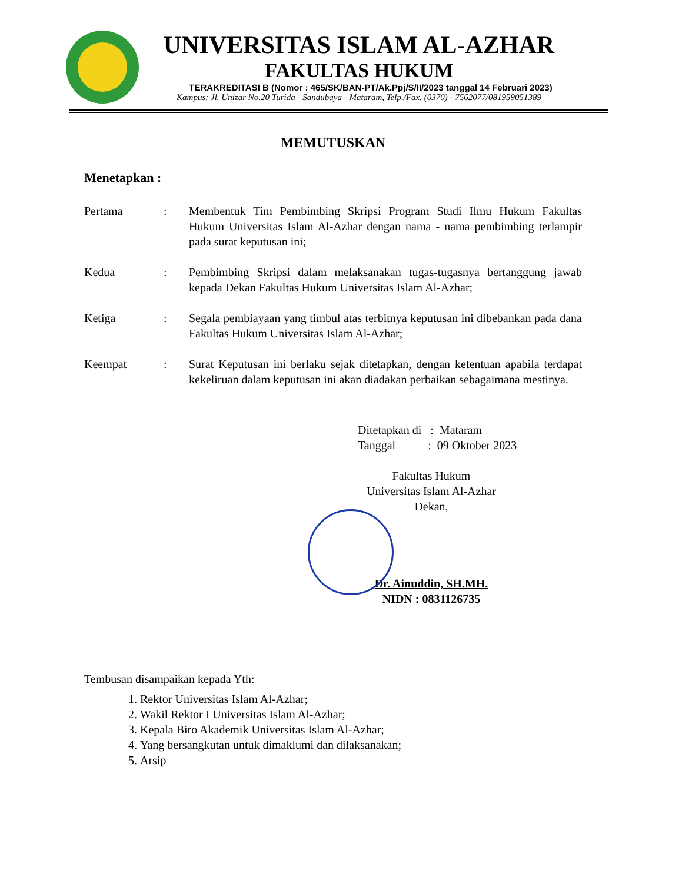UNIVERSITAS ISLAM AL-AZHAR
FAKULTAS HUKUM
TERAKREDITASI B (Nomor : 465/SK/BAN-PT/Ak.Ppj/S/II/2023 tanggal 14 Februari 2023)
Kampus: Jl. Unizar No.20 Turida - Sandubaya - Mataram, Telp./Fax. (0370) - 7562077/081959051389
MEMUTUSKAN
Menetapkan :
Pertama : Membentuk Tim Pembimbing Skripsi Program Studi Ilmu Hukum Fakultas Hukum Universitas Islam Al-Azhar dengan nama - nama pembimbing terlampir pada surat keputusan ini;
Kedua : Pembimbing Skripsi dalam melaksanakan tugas-tugasnya bertanggung jawab kepada Dekan Fakultas Hukum Universitas Islam Al-Azhar;
Ketiga : Segala pembiayaan yang timbul atas terbitnya keputusan ini dibebankan pada dana Fakultas Hukum Universitas Islam Al-Azhar;
Keempat : Surat Keputusan ini berlaku sejak ditetapkan, dengan ketentuan apabila terdapat kekeliruan dalam keputusan ini akan diadakan perbaikan sebagaimana mestinya.
Ditetapkan di : Mataram
Tanggal : 09 Oktober 2023
Fakultas Hukum
Universitas Islam Al-Azhar
Dekan,
Dr. Ainuddin, SH.MH.
NIDN : 0831126735
Tembusan disampaikan kepada Yth:
1. Rektor Universitas Islam Al-Azhar;
2. Wakil Rektor I Universitas Islam Al-Azhar;
3. Kepala Biro Akademik Universitas Islam Al-Azhar;
4. Yang bersangkutan untuk dimaklumi dan dilaksanakan;
5. Arsip